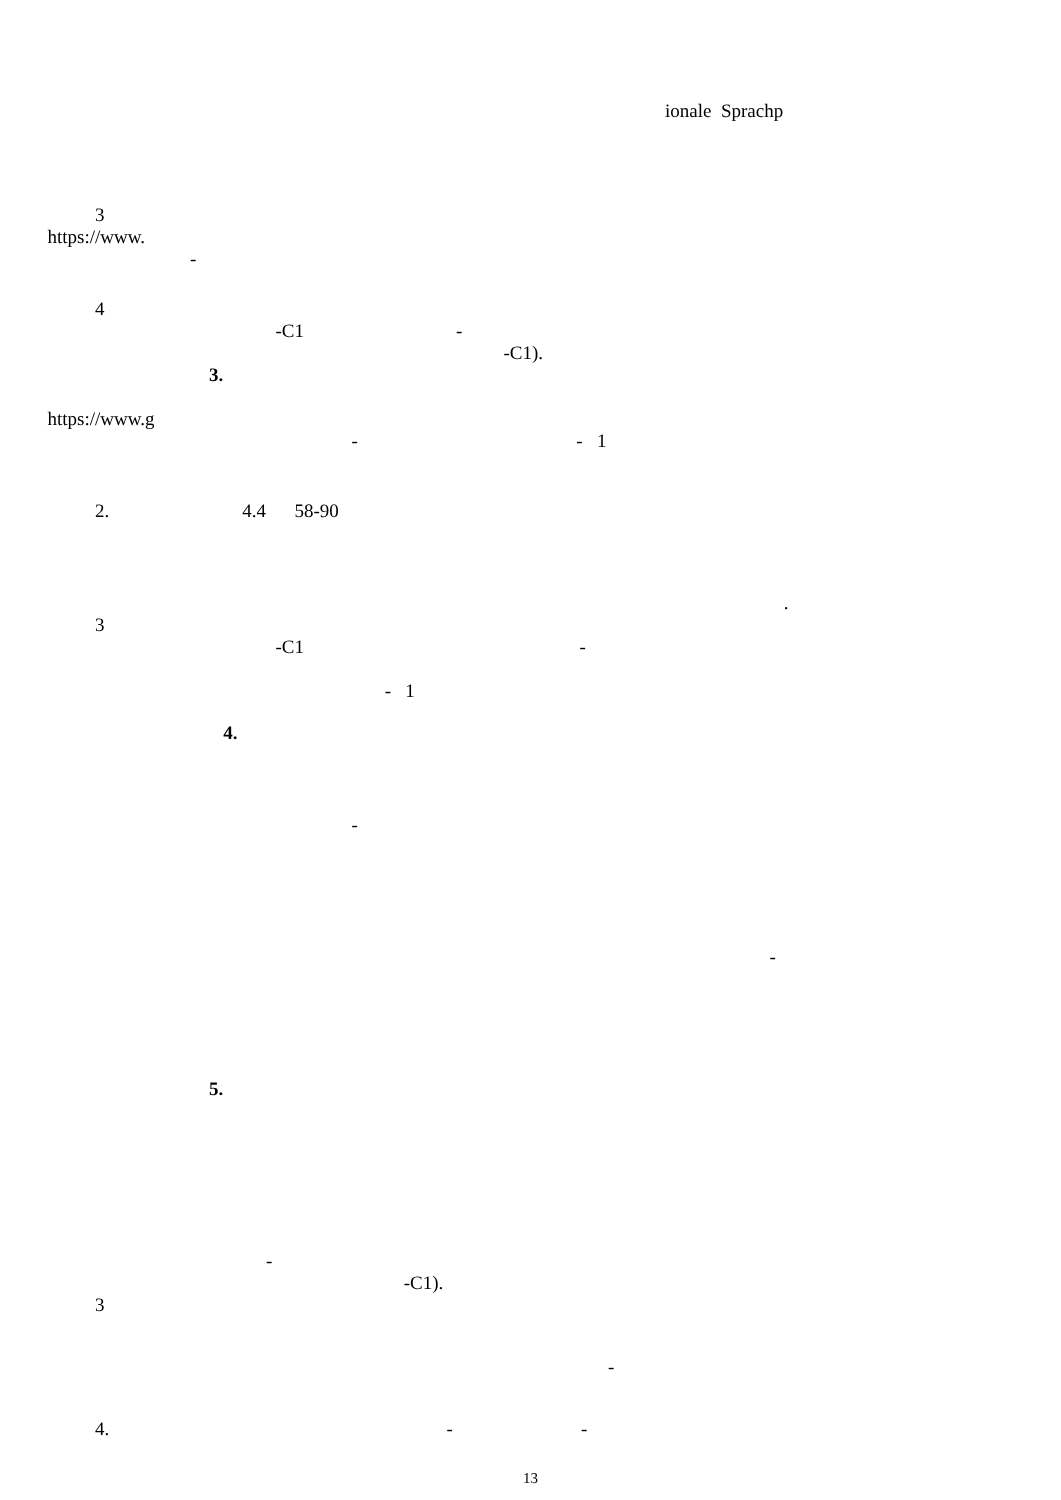ionale Sprachp
3
https://www.
-
4
-C1 -
-C1).
3.
https://www.g
- - 1
2. 4.4 58-90
.
3
-C1 -
- 1
4.
-
-
5.
-
-C1).
3
-
4. - -
13